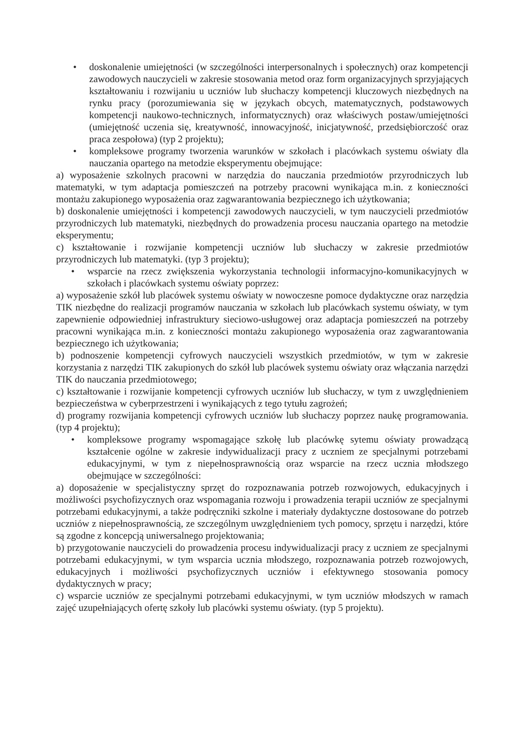• doskonalenie umiejętności (w szczególności interpersonalnych i społecznych) oraz kompetencji zawodowych nauczycieli w zakresie stosowania metod oraz form organizacyjnych sprzyjających kształtowaniu i rozwijaniu u uczniów lub słuchaczy kompetencji kluczowych niezbędnych na rynku pracy (porozumiewania się w językach obcych, matematycznych, podstawowych kompetencji naukowo-technicznych, informatycznych) oraz właściwych postaw/umiejętności (umiejętność uczenia się, kreatywność, innowacyjność, inicjatywność, przedsiębiorczość oraz praca zespołowa) (typ 2 projektu);
• kompleksowe programy tworzenia warunków w szkołach i placówkach systemu oświaty dla nauczania opartego na metodzie eksperymentu obejmujące:
a) wyposażenie szkolnych pracowni w narzędzia do nauczania przedmiotów przyrodniczych lub matematyki, w tym adaptacja pomieszczeń na potrzeby pracowni wynikająca m.in. z konieczności montażu zakupionego wyposażenia oraz zagwarantowania bezpiecznego ich użytkowania;
b) doskonalenie umiejętności i kompetencji zawodowych nauczycieli, w tym nauczycieli przedmiotów przyrodniczych lub matematyki, niezbędnych do prowadzenia procesu nauczania opartego na metodzie eksperymentu;
c) kształtowanie i rozwijanie kompetencji uczniów lub słuchaczy w zakresie przedmiotów przyrodniczych lub matematyki. (typ 3 projektu);
• wsparcie na rzecz zwiększenia wykorzystania technologii informacyjno-komunikacyjnych w szkołach i placówkach systemu oświaty poprzez:
a) wyposażenie szkół lub placówek systemu oświaty w nowoczesne pomoce dydaktyczne oraz narzędzia TIK niezbędne do realizacji programów nauczania w szkołach lub placówkach systemu oświaty, w tym zapewnienie odpowiedniej infrastruktury sieciowo-usługowej oraz adaptacja pomieszczeń na potrzeby pracowni wynikająca m.in. z konieczności montażu zakupionego wyposażenia oraz zagwarantowania bezpiecznego ich użytkowania;
b) podnoszenie kompetencji cyfrowych nauczycieli wszystkich przedmiotów, w tym w zakresie korzystania z narzędzi TIK zakupionych do szkół lub placówek systemu oświaty oraz włączania narzędzi TIK do nauczania przedmiotowego;
c) kształtowanie i rozwijanie kompetencji cyfrowych uczniów lub słuchaczy, w tym z uwzględnieniem bezpieczeństwa w cyberprzestrzeni i wynikających z tego tytułu zagrożeń;
d) programy rozwijania kompetencji cyfrowych uczniów lub słuchaczy poprzez naukę programowania. (typ 4 projektu);
• kompleksowe programy wspomagające szkołę lub placówkę sytemu oświaty prowadzącą kształcenie ogólne w zakresie indywidualizacji pracy z uczniem ze specjalnymi potrzebami edukacyjnymi, w tym z niepełnosprawnością oraz wsparcie na rzecz ucznia młodszego obejmujące w szczególności:
a) doposażenie w specjalistyczny sprzęt do rozpoznawania potrzeb rozwojowych, edukacyjnych i możliwości psychofizycznych oraz wspomagania rozwoju i prowadzenia terapii uczniów ze specjalnymi potrzebami edukacyjnymi, a także podręczniki szkolne i materiały dydaktyczne dostosowane do potrzeb uczniów z niepełnosprawnością, ze szczególnym uwzględnieniem tych pomocy, sprzętu i narzędzi, które są zgodne z koncepcją uniwersalnego projektowania;
b) przygotowanie nauczycieli do prowadzenia procesu indywidualizacji pracy z uczniem ze specjalnymi potrzebami edukacyjnymi, w tym wsparcia ucznia młodszego, rozpoznawania potrzeb rozwojowych, edukacyjnych i możliwości psychofizycznych uczniów i efektywnego stosowania pomocy dydaktycznych w pracy;
c) wsparcie uczniów ze specjalnymi potrzebami edukacyjnymi, w tym uczniów młodszych w ramach zajęć uzupełniających ofertę szkoły lub placówki systemu oświaty. (typ 5 projektu).